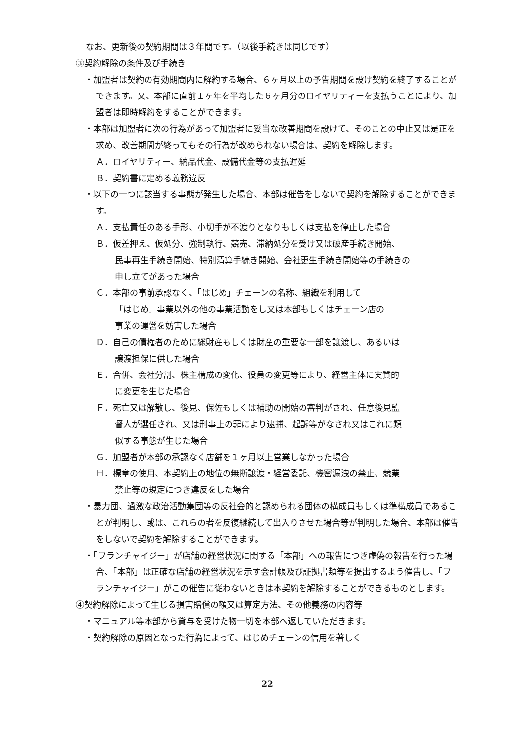なお、更新後の契約期間は３年間です。（以後手続きは同じです）
③契約解除の条件及び手続き
・加盟者は契約の有効期間内に解約する場合、６ヶ月以上の予告期間を設け契約を終了することができます。又、本部に直前１ヶ年を平均した６ヶ月分のロイヤリティーを支払うことにより、加盟者は即時解約をすることができます。
・本部は加盟者に次の行為があって加盟者に妥当な改善期間を設けて、そのことの中止又は是正を求め、改善期間が終ってもその行為が改められない場合は、契約を解除します。
Ａ．ロイヤリティー、納品代金、設備代金等の支払遅延
Ｂ．契約書に定める義務違反
・以下の一つに該当する事態が発生した場合、本部は催告をしないで契約を解除することができます。
Ａ．支払責任のある手形、小切手が不渡りとなりもしくは支払を停止した場合
Ｂ．仮差押え、仮処分、強制執行、競売、滞納処分を受け又は破産手続き開始、
民事再生手続き開始、特別清算手続き開始、会社更生手続き開始等の手続きの
申し立てがあった場合
Ｃ．本部の事前承認なく、「はじめ」チェーンの名称、組織を利用して
「はじめ」事業以外の他の事業活動をし又は本部もしくはチェーン店の
事業の運営を妨害した場合
Ｄ．自己の債権者のために総財産もしくは財産の重要な一部を譲渡し、あるいは
譲渡担保に供した場合
Ｅ．合併、会社分割、株主構成の変化、役員の変更等により、経営主体に実質的
に変更を生じた場合
Ｆ．死亡又は解散し、後見、保佐もしくは補助の開始の審判がされ、任意後見監
督人が選任され、又は刑事上の罪により逮捕、起訴等がなされ又はこれに類
似する事態が生じた場合
Ｇ．加盟者が本部の承認なく店舗を１ヶ月以上営業しなかった場合
Ｈ．標章の使用、本契約上の地位の無断譲渡・経営委託、機密漏洩の禁止、競業
禁止等の規定につき違反をした場合
・暴力団、過激な政治活動集団等の反社会的と認められる団体の構成員もしくは準構成員であることが判明し、或は、これらの者を反復継続して出入りさせた場合等が判明した場合、本部は催告をしないで契約を解除することができます。
・「フランチャイジー」が店舗の経営状況に関する「本部」への報告につき虚偽の報告を行った場合、「本部」は正確な店舗の経営状況を示す会計帳及び証拠書類等を提出するよう催告し、「フランチャイジー」がこの催告に従わないときは本契約を解除することができるものとします。
④契約解除によって生じる損害賠償の額又は算定方法、その他義務の内容等
・マニュアル等本部から貸与を受けた物一切を本部へ返していただきます。
・契約解除の原因となった行為によって、はじめチェーンの信用を著しく
22